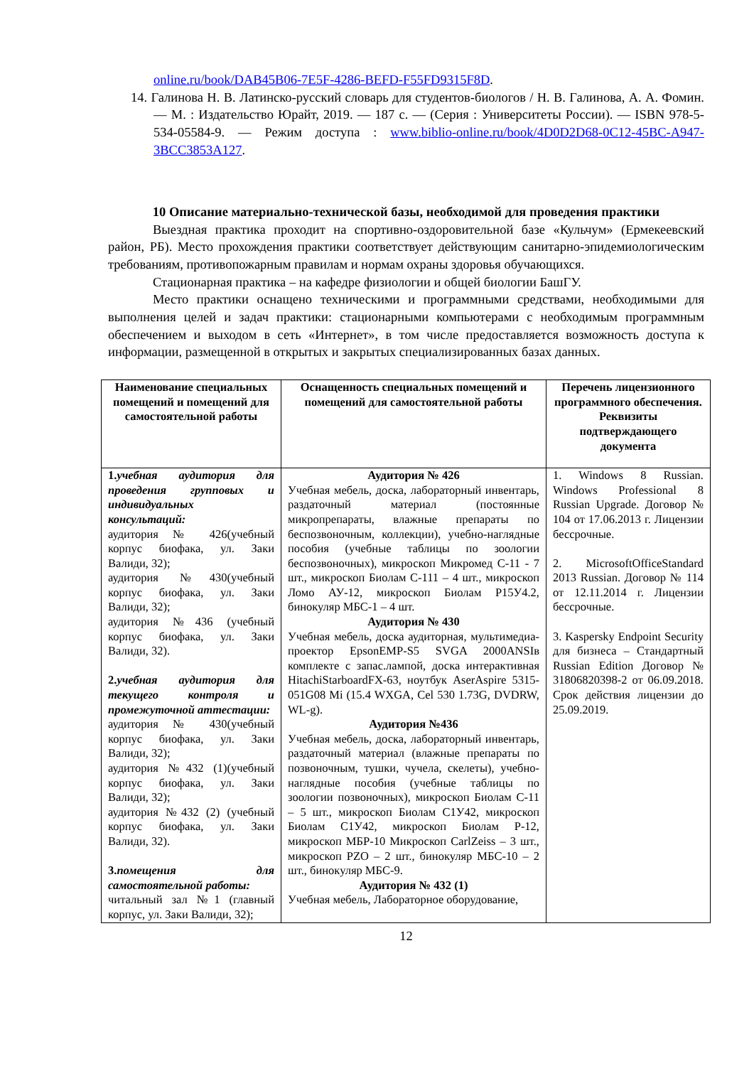online.ru/book/DAB45B06-7E5F-4286-BEFD-F55FD9315F8D.
14. Галинова Н. В. Латинско-русский словарь для студентов-биологов / Н. В. Галинова, А. А. Фомин. — М. : Издательство Юрайт, 2019. — 187 с. — (Серия : Университеты России). — ISBN 978-5-534-05584-9. — Режим доступа : www.biblio-online.ru/book/4D0D2D68-0C12-45BC-A947-3BCC3853A127.
10 Описание материально-технической базы, необходимой для проведения практики
Выездная практика проходит на спортивно-оздоровительной базе «Кульчум» (Ермекеевский район, РБ). Место прохождения практики соответствует действующим санитарно-эпидемиологическим требованиям, противопожарным правилам и нормам охраны здоровья обучающихся.
Стационарная практика – на кафедре физиологии и общей биологии БашГУ.
Место практики оснащено техническими и программными средствами, необходимыми для выполнения целей и задач практики: стационарными компьютерами с необходимым программным обеспечением и выходом в сеть «Интернет», в том числе предоставляется возможность доступа к информации, размещенной в открытых и закрытых специализированных базах данных.
| Наименование специальных помещений и помещений для самостоятельной работы | Оснащенность специальных помещений и помещений для самостоятельной работы | Перечень лицензионного программного обеспечения. Реквизиты подтверждающего документа |
| --- | --- | --- |
| 1. учебная аудитория для проведения групповых и индивидуальных консультаций: аудитория № 426(учебный корпус биофака, ул. Заки Валиди, 32); аудитория №430(учебный корпус биофака, ул. Заки Валиди, 32); аудитория №436 (учебный корпус биофака, ул. Заки Валиди, 32). 2. учебная аудитория для текущего контроля и промежуточной аттестации: аудитория № 430(учебный корпус биофака, ул. Заки Валиди, 32); аудитория №432 (1)(учебный корпус биофака, ул. Заки Валиди, 32); аудитория №432 (2) (учебный корпус биофака, ул. Заки Валиди, 32). 3. помещения для самостоятельной работы: читальный зал №1 (главный корпус, ул. Заки Валиди, 32); | Аудитория № 426 Учебная мебель, доска, лабораторный инвентарь, раздаточный материал (постоянные микропрепараты, влажные препараты по беспозвоночным, коллекции), учебно-наглядные пособия (учебные таблицы по зоологии беспозвоночных), микроскоп Микромед С-11 - 7 шт., микроскоп Биолам С-111 – 4 шт., микроскоп Ломо АУ-12, микроскоп Биолам Р15У4.2, бинокуляр МБС-1 – 4 шт. Аудитория № 430 Учебная мебель, доска аудиторная, мультимедиа-проектор EpsonEMP-S5 SVGA 2000ANSIв комплекте с запас.лампой, доска интерактивная HitachiStarboardFX-63, ноутбук AserAspire 5315-051G08 Mi (15.4 WXGA, Cel 530 1.73G, DVDRW, WL-g). Аудитория №436 Учебная мебель, доска, лабораторный инвентарь, раздаточный материал (влажные препараты по позвоночным, тушки, чучела, скелеты), учебно-наглядные пособия (учебные таблицы по зоологии позвоночных), микроскоп Биолам С-11 – 5 шт., микроскоп Биолам С1У42, микроскоп Биолам С1У42, микроскоп Биолам Р-12, микроскоп МБР-10 Микроскоп CarlZeiss – 3 шт., микроскоп PZO – 2 шт., бинокуляр МБС-10 – 2 шт., бинокуляр МБС-9. Аудитория № 432 (1) Учебная мебель, Лабораторное оборудование, | 1. Windows 8 Russian. Windows Professional 8 Russian Upgrade. Договор № 104 от 17.06.2013 г. Лицензии бессрочные. 2. MicrosoftOfficeStandard 2013 Russian. Договор № 114 от 12.11.2014 г. Лицензии бессрочные. 3. Kaspersky Endpoint Security для бизнеса – Стандартный Russian Edition Договор № 31806820398-2 от 06.09.2018. Срок действия лицензии до 25.09.2019. |
12